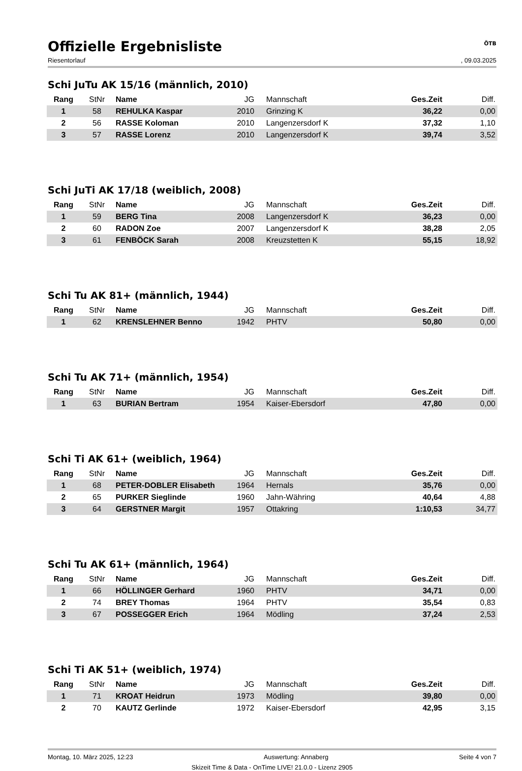Offizielle Ergebnisliste
ÖTB
Riesentorlauf, 09.03.2025
Schi JuTu AK 15/16 (männlich, 2010)
| Rang | StNr | Name | JG | Mannschaft | Ges.Zeit | Diff. |
| --- | --- | --- | --- | --- | --- | --- |
| 1 | 58 | REHULKA Kaspar | 2010 | Grinzing K | 36,22 | 0,00 |
| 2 | 56 | RASSE Koloman | 2010 | Langenzersdorf K | 37,32 | 1,10 |
| 3 | 57 | RASSE Lorenz | 2010 | Langenzersdorf K | 39,74 | 3,52 |
Schi JuTi AK 17/18 (weiblich, 2008)
| Rang | StNr | Name | JG | Mannschaft | Ges.Zeit | Diff. |
| --- | --- | --- | --- | --- | --- | --- |
| 1 | 59 | BERG Tina | 2008 | Langenzersdorf K | 36,23 | 0,00 |
| 2 | 60 | RADON Zoe | 2007 | Langenzersdorf K | 38,28 | 2,05 |
| 3 | 61 | FENBÖCK Sarah | 2008 | Kreuzstetten K | 55,15 | 18,92 |
Schi Tu AK 81+ (männlich, 1944)
| Rang | StNr | Name | JG | Mannschaft | Ges.Zeit | Diff. |
| --- | --- | --- | --- | --- | --- | --- |
| 1 | 62 | KRENSLEHNER Benno | 1942 | PHTV | 50,80 | 0,00 |
Schi Tu AK 71+ (männlich, 1954)
| Rang | StNr | Name | JG | Mannschaft | Ges.Zeit | Diff. |
| --- | --- | --- | --- | --- | --- | --- |
| 1 | 63 | BURIAN Bertram | 1954 | Kaiser-Ebersdorf | 47,80 | 0,00 |
Schi Ti AK 61+ (weiblich, 1964)
| Rang | StNr | Name | JG | Mannschaft | Ges.Zeit | Diff. |
| --- | --- | --- | --- | --- | --- | --- |
| 1 | 68 | PETER-DOBLER Elisabeth | 1964 | Hernals | 35,76 | 0,00 |
| 2 | 65 | PURKER Sieglinde | 1960 | Jahn-Währing | 40,64 | 4,88 |
| 3 | 64 | GERSTNER Margit | 1957 | Ottakring | 1:10,53 | 34,77 |
Schi Tu AK 61+ (männlich, 1964)
| Rang | StNr | Name | JG | Mannschaft | Ges.Zeit | Diff. |
| --- | --- | --- | --- | --- | --- | --- |
| 1 | 66 | HÖLLINGER Gerhard | 1960 | PHTV | 34,71 | 0,00 |
| 2 | 74 | BREY Thomas | 1964 | PHTV | 35,54 | 0,83 |
| 3 | 67 | POSSEGGER Erich | 1964 | Mödling | 37,24 | 2,53 |
Schi Ti AK 51+ (weiblich, 1974)
| Rang | StNr | Name | JG | Mannschaft | Ges.Zeit | Diff. |
| --- | --- | --- | --- | --- | --- | --- |
| 1 | 71 | KROAT Heidrun | 1973 | Mödling | 39,80 | 0,00 |
| 2 | 70 | KAUTZ Gerlinde | 1972 | Kaiser-Ebersdorf | 42,95 | 3,15 |
Montag, 10. März 2025, 12:23 Auswertung: Annaberg Seite 4 von 7
Skizeit Time & Data - OnTime LIVE! 21.0.0 - Lizenz 2905